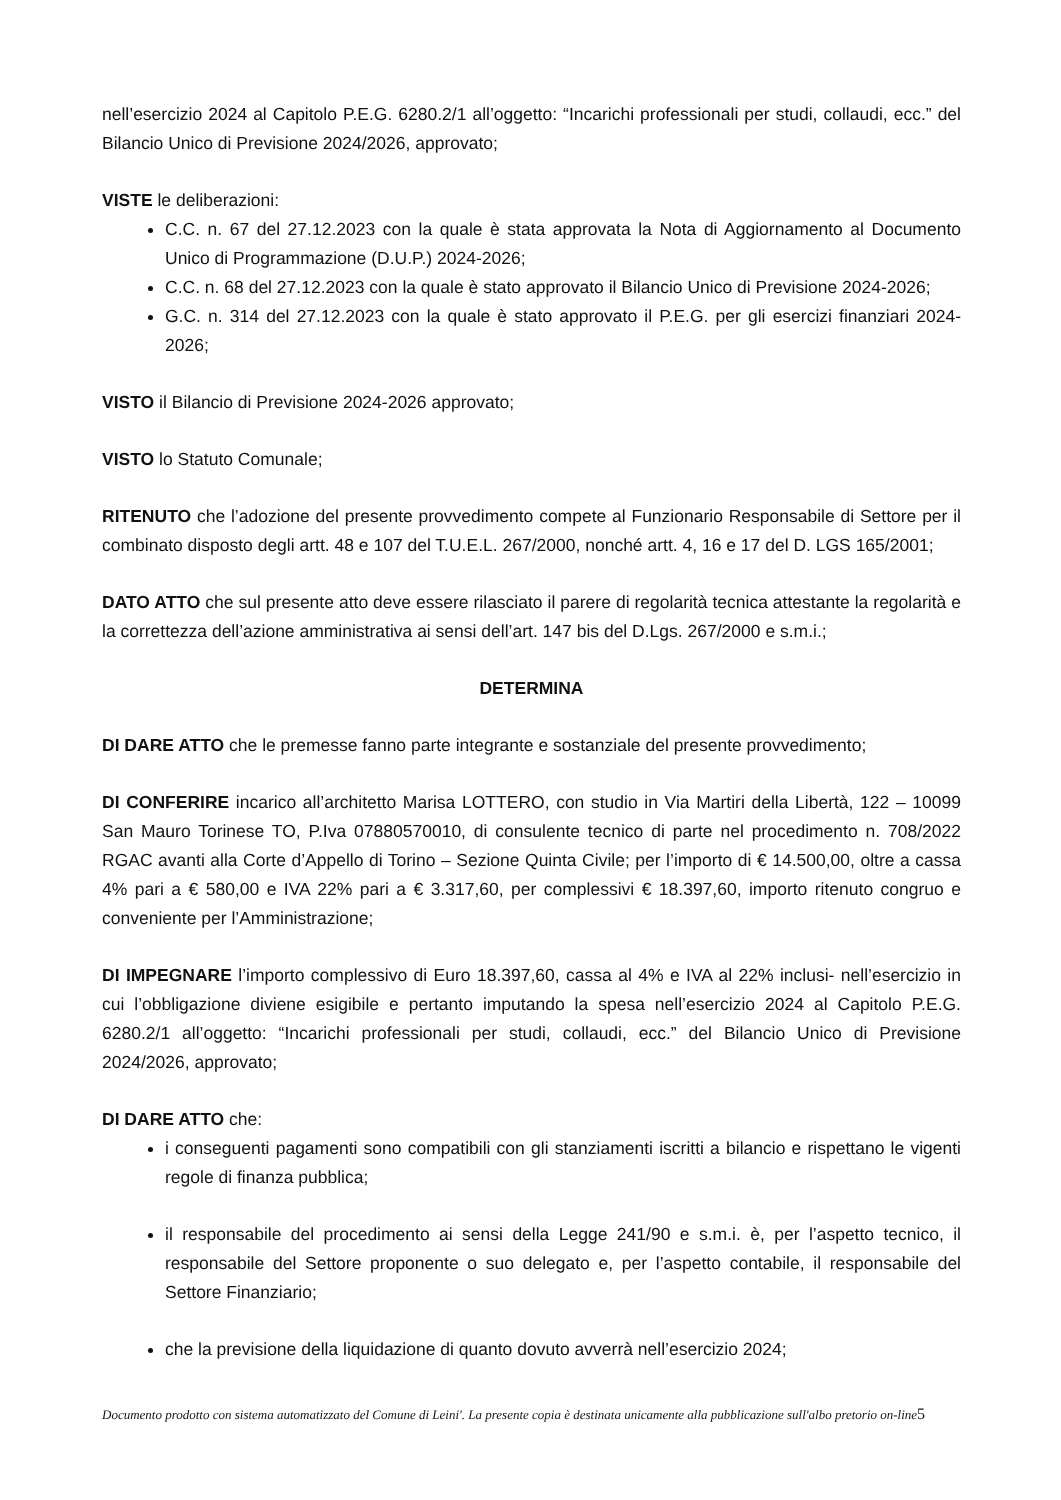nell’esercizio 2024 al Capitolo P.E.G. 6280.2/1 all’oggetto: “Incarichi professionali per studi, collaudi, ecc.” del Bilancio Unico di Previsione 2024/2026, approvato;
VISTE le deliberazioni:
C.C. n. 67 del 27.12.2023 con la quale è stata approvata la Nota di Aggiornamento al Documento Unico di Programmazione (D.U.P.) 2024-2026;
C.C. n. 68 del 27.12.2023 con la quale è stato approvato il Bilancio Unico di Previsione 2024-2026;
G.C. n. 314 del 27.12.2023 con la quale è stato approvato il P.E.G. per gli esercizi finanziari 2024-2026;
VISTO il Bilancio di Previsione 2024-2026 approvato;
VISTO lo Statuto Comunale;
RITENUTO che l’adozione del presente provvedimento compete al Funzionario Responsabile di Settore per il combinato disposto degli artt. 48 e 107 del T.U.E.L. 267/2000, nonché artt. 4, 16 e 17 del D. LGS 165/2001;
DATO ATTO che sul presente atto deve essere rilasciato il parere di regolarità tecnica attestante la regolarità e la correttezza dell’azione amministrativa ai sensi dell’art. 147 bis del D.Lgs. 267/2000 e s.m.i.;
DETERMINA
DI DARE ATTO che le premesse fanno parte integrante e sostanziale del presente provvedimento;
DI CONFERIRE incarico all’architetto Marisa LOTTERO, con studio in Via Martiri della Libertà, 122 – 10099 San Mauro Torinese TO, P.Iva 07880570010, di consulente tecnico di parte nel procedimento n. 708/2022 RGAC avanti alla Corte d’Appello di Torino – Sezione Quinta Civile; per l’importo di € 14.500,00, oltre a cassa 4% pari a € 580,00 e IVA 22% pari a € 3.317,60, per complessivi € 18.397,60, importo ritenuto congruo e conveniente per l’Amministrazione;
DI IMPEGNARE l’importo complessivo di Euro 18.397,60, cassa al 4% e IVA al 22% inclusi- nell’esercizio in cui l’obbligazione diviene esigibile e pertanto imputando la spesa nell’esercizio 2024 al Capitolo P.E.G. 6280.2/1 all’oggetto: “Incarichi professionali per studi, collaudi, ecc.” del Bilancio Unico di Previsione 2024/2026, approvato;
DI DARE ATTO che:
i conseguenti pagamenti sono compatibili con gli stanziamenti iscritti a bilancio e rispettano le vigenti regole di finanza pubblica;
il responsabile del procedimento ai sensi della Legge 241/90 e s.m.i. è, per l’aspetto tecnico, il responsabile del Settore proponente o suo delegato e, per l’aspetto contabile, il responsabile del Settore Finanziario;
che la previsione della liquidazione di quanto dovuto avverrà nell’esercizio 2024;
Documento prodotto con sistema automatizzato del Comune di Leini'. La presente copia è destinata unicamente alla pubblicazione sull'albo pretorio on-line5